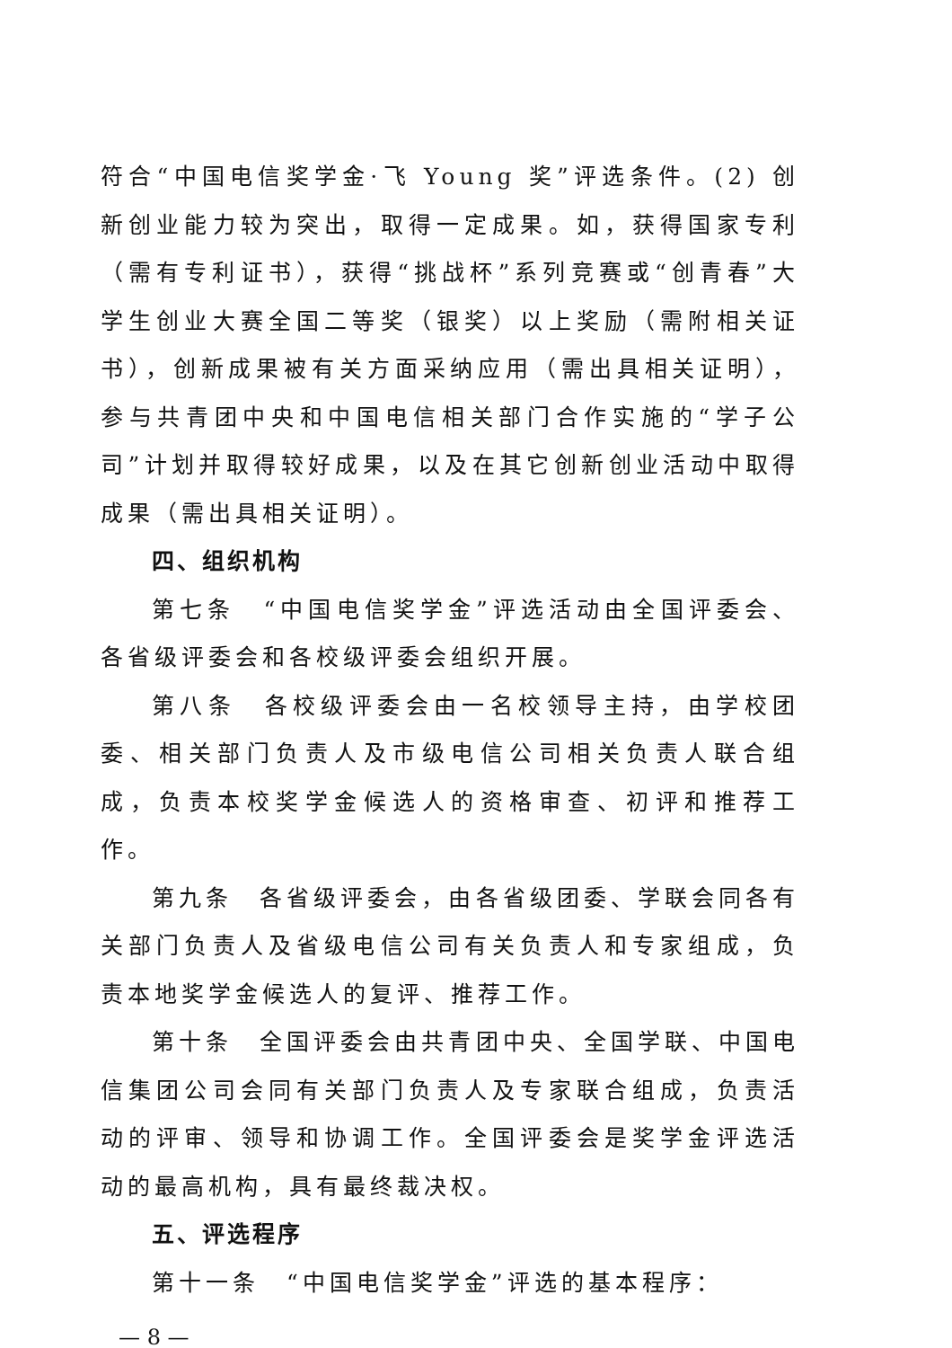符合“中国电信奖学金·飞 Young 奖”评选条件。(2) 创新创业能力较为突出，取得一定成果。如，获得国家专利（需有专利证书），获得“挑战杯”系列竞赛或“创青春”大学生创业大赛全国二等奖（银奖）以上奖励（需附相关证书），创新成果被有关方面采纳应用（需出具相关证明），参与共青团中央和中国电信相关部门合作实施的“学子公司”计划并取得较好成果，以及在其它创新创业活动中取得成果（需出具相关证明）。
四、组织机构
第七条　“中国电信奖学金”评选活动由全国评委会、各省级评委会和各校级评委会组织开展。
第八条　各校级评委会由一名校领导主持，由学校团委、相关部门负责人及市级电信公司相关负责人联合组成，负责本校奖学金候选人的资格审查、初评和推荐工作。
第九条　各省级评委会，由各省级团委、学联会同各有关部门负责人及省级电信公司有关负责人和专家组成，负责本地奖学金候选人的复评、推荐工作。
第十条　全国评委会由共青团中央、全国学联、中国电信集团公司会同有关部门负责人及专家联合组成，负责活动的评审、领导和协调工作。全国评委会是奖学金评选活动的最高机构，具有最终裁决权。
五、评选程序
第十一条　“中国电信奖学金”评选的基本程序：
— 8 —